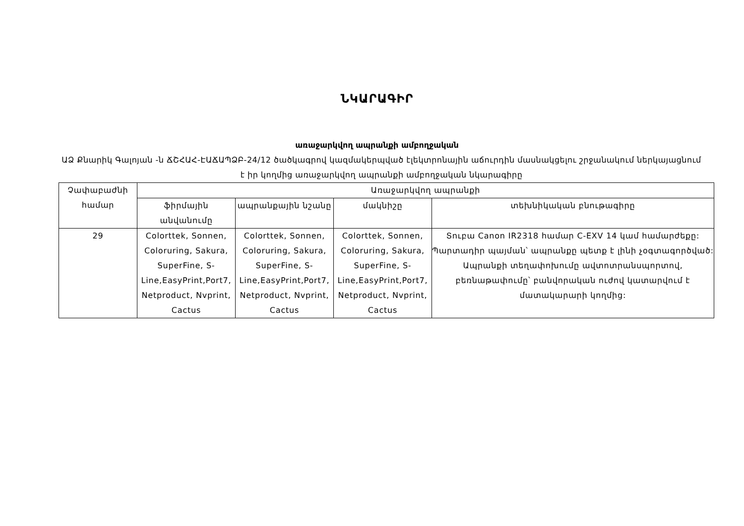ՆԿԱՐԱԳԻՐ
առաջարկվող ապրանքի ամբողջական
ԱՁ Քնարիկ Գալոյան -ն ՃՇՀԱՀ-ԷԱՃԱՊՁԲ-24/12 ծածկագրով կազմակերպված էլեկտրոնային աճուրդին մասնակցելու շրջանակում ներկայացնում է իր կողմից առաջարկվող ապրանքի ամբողջական նկարագիրը
| Չափաբաժնի համար | Առաջարկվող ապրանքի | | | |
| --- | --- | --- | --- | --- |
| | ֆիրմային անվանումը | ապրանքային նշանը | մակնիշը | տեխնիկական բնութագիրը |
| 29 | Colorttek, Sonnen, Coloruring, Sakura, SuperFine, S-Line,EasyPrint,Port7, Netproduct, Nvprint, Cactus | Colorttek, Sonnen, Coloruring, Sakura, SuperFine, S-Line,EasyPrint,Port7, Netproduct, Nvprint, Cactus | Colorttek, Sonnen, Coloruring, Sakura, SuperFine, S-Line,EasyPrint,Port7, Netproduct, Nvprint, Cactus | Տուբա Canon IR2318 համար C-EXV 14 կամ համարժեքը: Պարտադիր պայման՝ ապրանքը պետք է լինի չօգտագործված: Ապրանքի տեղափոխումը ավտոտրանսպորտով, բեռնաթափումը՝ բանվորական ուժով կատարվում է մատակարարի կողմից: |